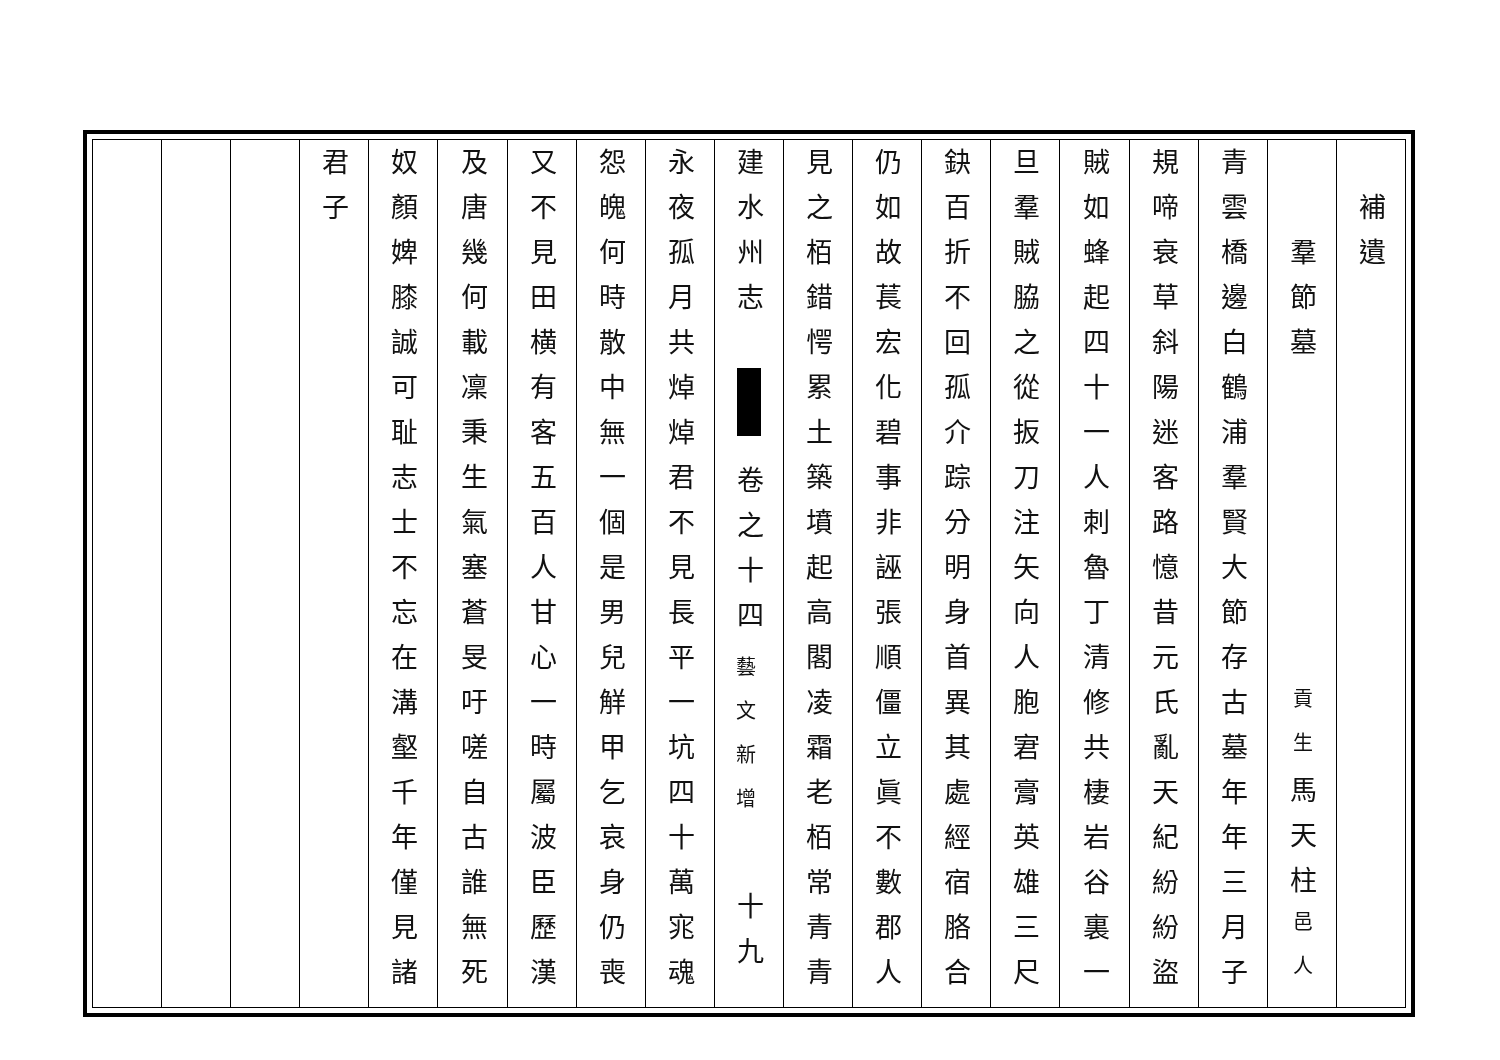補遺
羣節墓 貢生馬天柱邑人
青雲橋邊白鶴浦羣賢大節存古墓年年三月子
規啼衰草斜陽迷客路憶昔元氏亂天紀紛紛盜
賊如蜂起四十一人刺魯丁清修共棲岩谷裏一
旦羣賊脇之從扳刀注矢向人胞宭膏英雄三尺
鈌百折不回孤介踪分明身首異其處經宿胳合
仍如故萇宏化碧事非誣張順僵立眞不數郡人
見之栢錯愕累土築墳起高閣凌霜老栢常青青
建水州志 卷之十四 藝文新增 十九
永夜孤月共焯焯君不見長平一坑四十萬宨魂
怨魄何時散中無一個是男兒觧甲乞哀身仍喪
又不見田横有客五百人甘心一時屬波臣歷漢
及唐幾何載凜秉生氣塞蒼旻吁嗟自古誰無死
奴顏婢膝誠可耻志士不忘在溝壑千年僅見諸
君子